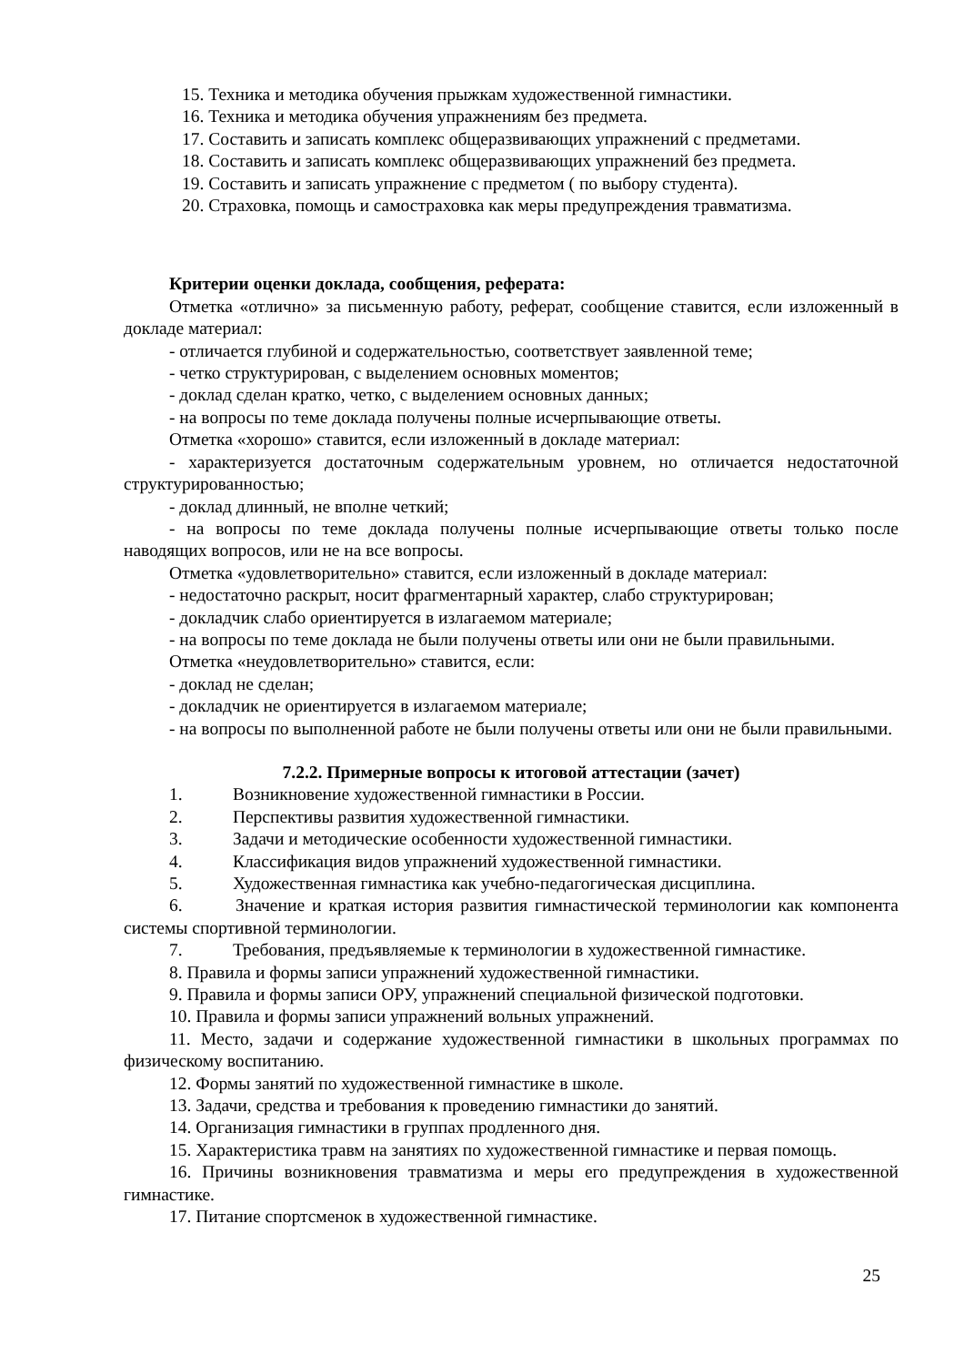15. Техника и методика обучения прыжкам художественной гимнастики.
16. Техника и методика обучения упражнениям без предмета.
17. Составить и записать комплекс общеразвивающих упражнений с предметами.
18. Составить и записать комплекс общеразвивающих упражнений без предмета.
19. Составить и записать упражнение с предметом ( по выбору студента).
20. Страховка, помощь и самостраховка как меры предупреждения травматизма.
Критерии оценки доклада, сообщения, реферата:
Отметка «отлично» за письменную работу, реферат, сообщение ставится, если изложенный в докладе материал:
- отличается глубиной и содержательностью, соответствует заявленной теме;
- четко структурирован, с выделением основных моментов;
- доклад сделан кратко, четко, с выделением основных данных;
- на вопросы по теме доклада получены полные исчерпывающие ответы.
Отметка «хорошо» ставится, если изложенный в докладе материал:
- характеризуется достаточным содержательным уровнем, но отличается недостаточной структурированностью;
- доклад длинный, не вполне четкий;
- на вопросы по теме доклада получены полные исчерпывающие ответы только после наводящих вопросов, или не на все вопросы.
Отметка «удовлетворительно» ставится, если изложенный в докладе материал:
- недостаточно раскрыт, носит фрагментарный характер, слабо структурирован;
- докладчик слабо ориентируется в излагаемом материале;
- на вопросы по теме доклада не были получены ответы или они не были правильными.
Отметка «неудовлетворительно» ставится, если:
- доклад не сделан;
- докладчик не ориентируется в излагаемом материале;
- на вопросы по выполненной работе не были получены ответы или они не были правильными.
7.2.2. Примерные вопросы к итоговой аттестации (зачет)
1. Возникновение художественной гимнастики в России.
2. Перспективы развития художественной гимнастики.
3. Задачи и методические особенности художественной гимнастики.
4. Классификация видов упражнений художественной гимнастики.
5. Художественная гимнастика как учебно-педагогическая дисциплина.
6. Значение и краткая история развития гимнастической терминологии как компонента системы спортивной терминологии.
7. Требования, предъявляемые к терминологии в художественной гимнастике.
8. Правила и формы записи упражнений художественной гимнастики.
9. Правила и формы записи ОРУ, упражнений специальной физической подготовки.
10. Правила и формы записи упражнений вольных упражнений.
11. Место, задачи и содержание художественной гимнастики в школьных программах по физическому воспитанию.
12. Формы занятий по художественной гимнастике в школе.
13. Задачи, средства и требования к проведению гимнастики до занятий.
14. Организация гимнастики в группах продленного дня.
15. Характеристика травм на занятиях по художественной гимнастике и первая помощь.
16. Причины возникновения травматизма и меры его предупреждения в художественной гимнастике.
17. Питание спортсменок в художественной гимнастике.
25